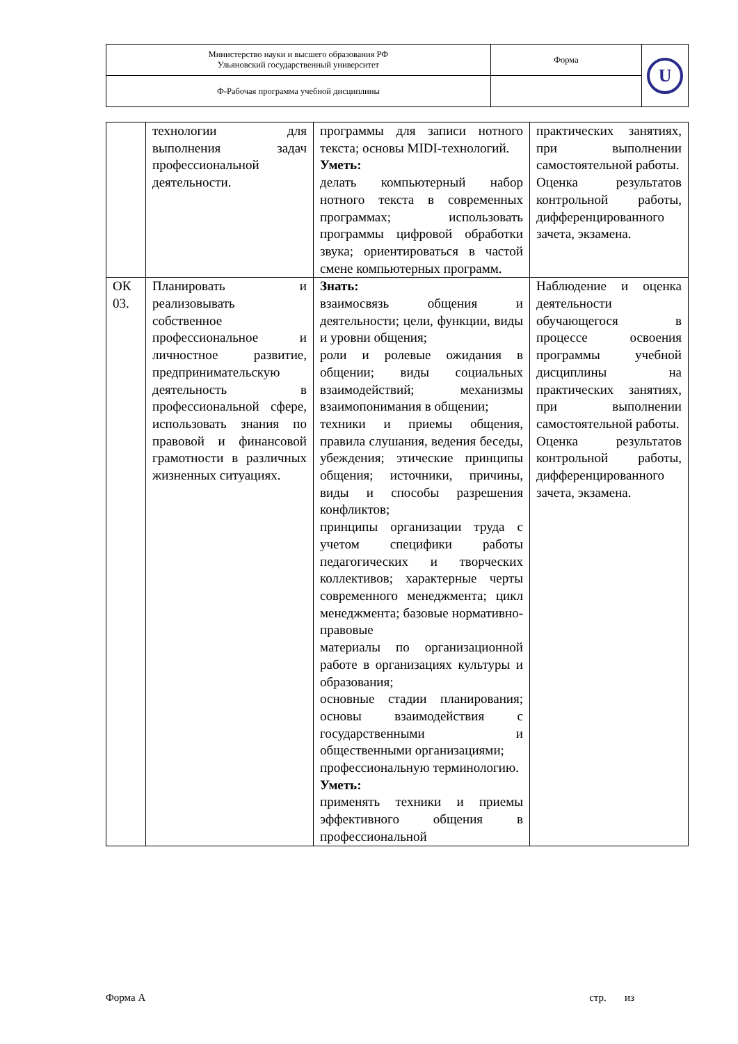| Министерство науки и высшего образования РФ Ульяновский государственный университет | Форма | U |
| Ф-Рабочая программа учебной дисциплины | | |
| | технологии для выполнения задач профессиональной деятельности. | программы для записи нотного текста; основы MIDI-технологий. Уметь: делать компьютерный набор нотного текста в современных программах; использовать программы цифровой обработки звука; ориентироваться в частой смене компьютерных программ. | практических занятиях, при выполнении самостоятельной работы. Оценка результатов контрольной работы, дифференцированного зачета, экзамена. |
| ОК 03. | Планировать и реализовывать собственное профессиональное и личностное развитие, предпринимательскую деятельность в профессиональной сфере, использовать знания по правовой и финансовой грамотности в различных жизненных ситуациях. | Знать: взаимосвязь общения и деятельности; цели, функции, виды и уровни общения; роли и ролевые ожидания в общении; виды социальных взаимодействий; механизмы взаимопонимания в общении; техники и приемы общения, правила слушания, ведения беседы, убеждения; этические принципы общения; источники, причины, виды и способы разрешения конфликтов; принципы организации труда с учетом специфики работы педагогических и творческих коллективов; характерные черты современного менеджмента; цикл менеджмента; базовые нормативно-правовые материалы по организационной работе в организациях культуры и образования; основные стадии планирования; основы взаимодействия с государственными и общественными организациями; профессиональную терминологию. Уметь: применять техники и приемы эффективного общения в профессиональной | Наблюдение и оценка деятельности обучающегося в процессе освоения программы учебной дисциплины на практических занятиях, при выполнении самостоятельной работы. Оценка результатов контрольной работы, дифференцированного зачета, экзамена. |
Форма А стр. из